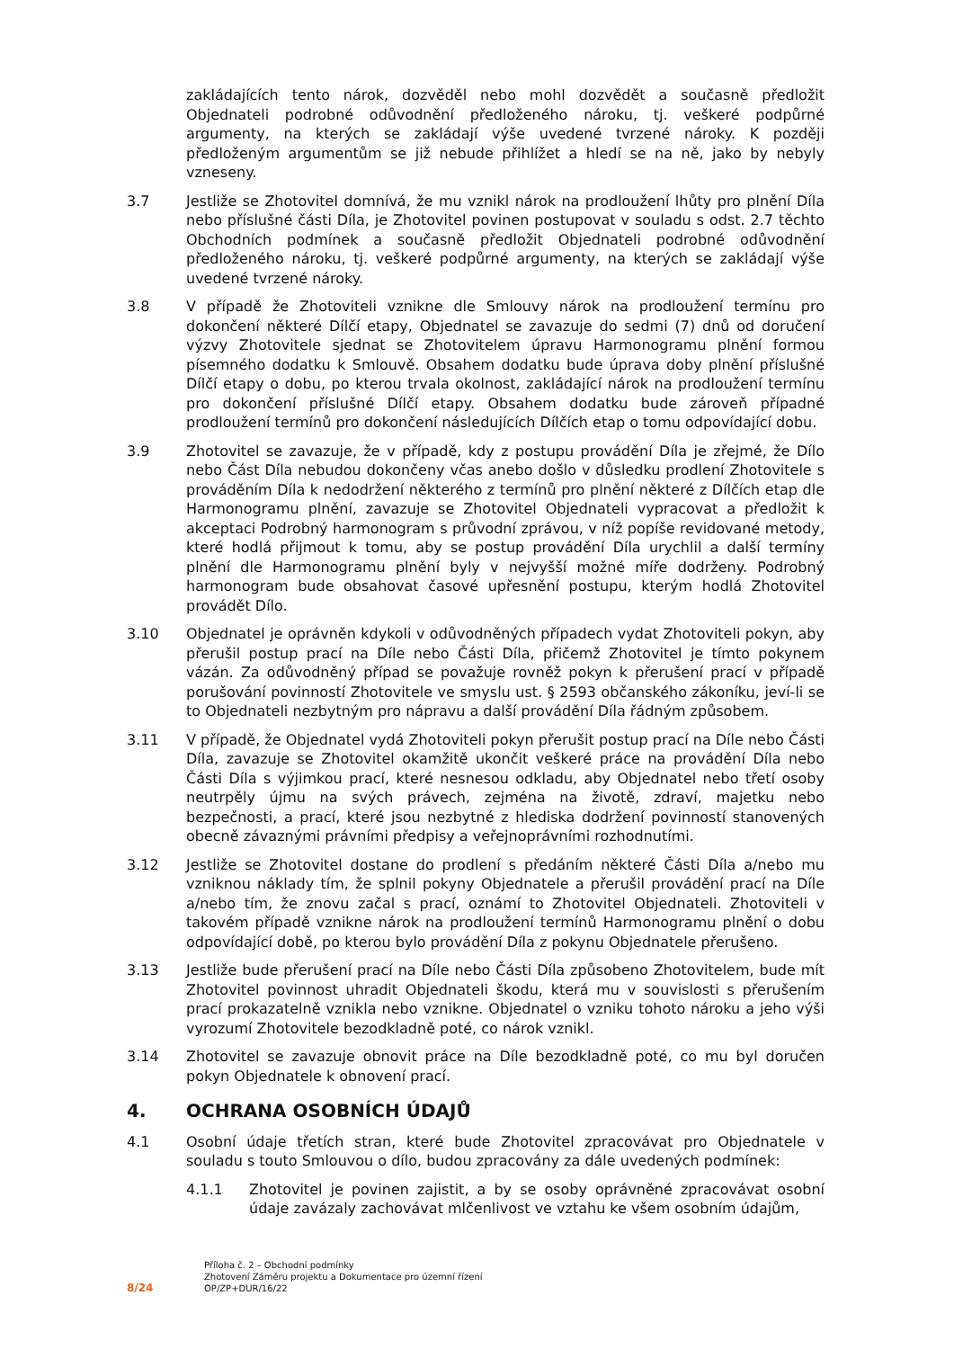zakládajících tento nárok, dozvěděl nebo mohl dozvědět a současně předložit Objednateli podrobné odůvodnění předloženého nároku, tj. veškeré podpůrné argumenty, na kterých se zakládají výše uvedené tvrzené nároky. K později předloženým argumentům se již nebude přihlížet a hledí se na ně, jako by nebyly vzneseny.
3.7 Jestliže se Zhotovitel domnívá, že mu vznikl nárok na prodloužení lhůty pro plnění Díla nebo příslušné části Díla, je Zhotovitel povinen postupovat v souladu s odst. 2.7 těchto Obchodních podmínek a současně předložit Objednateli podrobné odůvodnění předloženého nároku, tj. veškeré podpůrné argumenty, na kterých se zakládají výše uvedené tvrzené nároky.
3.8 V případě že Zhotoviteli vznikne dle Smlouvy nárok na prodloužení termínu pro dokončení některé Dílčí etapy, Objednatel se zavazuje do sedmi (7) dnů od doručení výzvy Zhotovitele sjednat se Zhotovitelem úpravu Harmonogramu plnění formou písemného dodatku k Smlouvě. Obsahem dodatku bude úprava doby plnění příslušné Dílčí etapy o dobu, po kterou trvala okolnost, zakládající nárok na prodloužení termínu pro dokončení příslušné Dílčí etapy. Obsahem dodatku bude zároveň případné prodloužení termínů pro dokončení následujících Dílčích etap o tomu odpovídající dobu.
3.9 Zhotovitel se zavazuje, že v případě, kdy z postupu provádění Díla je zřejmé, že Dílo nebo Část Díla nebudou dokončeny včas anebo došlo v důsledku prodlení Zhotovitele s prováděním Díla k nedodržení některého z termínů pro plnění některé z Dílčích etap dle Harmonogramu plnění, zavazuje se Zhotovitel Objednateli vypracovat a předložit k akceptaci Podrobný harmonogram s průvodní zprávou, v níž popíše revidované metody, které hodlá přijmout k tomu, aby se postup provádění Díla urychlil a další termíny plnění dle Harmonogramu plnění byly v nejvyšší možné míře dodrženy. Podrobný harmonogram bude obsahovat časové upřesnění postupu, kterým hodlá Zhotovitel provádět Dílo.
3.10 Objednatel je oprávněn kdykoli v odůvodněných případech vydat Zhotoviteli pokyn, aby přerušil postup prací na Díle nebo Části Díla, přičemž Zhotovitel je tímto pokynem vázán. Za odůvodněný případ se považuje rovněž pokyn k přerušení prací v případě porušování povinností Zhotovitele ve smyslu ust. § 2593 občanského zákoníku, jeví-li se to Objednateli nezbytným pro nápravu a další provádění Díla řádným způsobem.
3.11 V případě, že Objednatel vydá Zhotoviteli pokyn přerušit postup prací na Díle nebo Části Díla, zavazuje se Zhotovitel okamžitě ukončit veškeré práce na provádění Díla nebo Části Díla s výjimkou prací, které nesnesou odkladu, aby Objednatel nebo třetí osoby neutrpěly újmu na svých právech, zejména na životě, zdraví, majetku nebo bezpečnosti, a prací, které jsou nezbytné z hlediska dodržení povinností stanovených obecně závaznými právními předpisy a veřejnoprávními rozhodnutími.
3.12 Jestliže se Zhotovitel dostane do prodlení s předáním některé Části Díla a/nebo mu vzniknou náklady tím, že splnil pokyny Objednatele a přerušil provádění prací na Díle a/nebo tím, že znovu začal s prací, oznámí to Zhotovitel Objednateli. Zhotoviteli v takovém případě vznikne nárok na prodloužení termínů Harmonogramu plnění o dobu odpovídající době, po kterou bylo provádění Díla z pokynu Objednatele přerušeno.
3.13 Jestliže bude přerušení prací na Díle nebo Části Díla způsobeno Zhotovitelem, bude mít Zhotovitel povinnost uhradit Objednateli škodu, která mu v souvislosti s přerušením prací prokazatelně vznikla nebo vznikne. Objednatel o vzniku tohoto nároku a jeho výši vyrozumí Zhotovitele bezodkladně poté, co nárok vznikl.
3.14 Zhotovitel se zavazuje obnovit práce na Díle bezodkladně poté, co mu byl doručen pokyn Objednatele k obnovení prací.
4. OCHRANA OSOBNÍCH ÚDAJŮ
4.1 Osobní údaje třetích stran, které bude Zhotovitel zpracovávat pro Objednatele v souladu s touto Smlouvou o dílo, budou zpracovány za dále uvedených podmínek:
4.1.1 Zhotovitel je povinen zajistit, a by se osoby oprávněné zpracovávat osobní údaje zavázaly zachovávat mlčenlivost ve vztahu ke všem osobním údajům,
8/24
Příloha č. 2 – Obchodní podmínky
Zhotovení Záměru projektu a Dokumentace pro územní řízení
OP/ZP+DUR/16/22